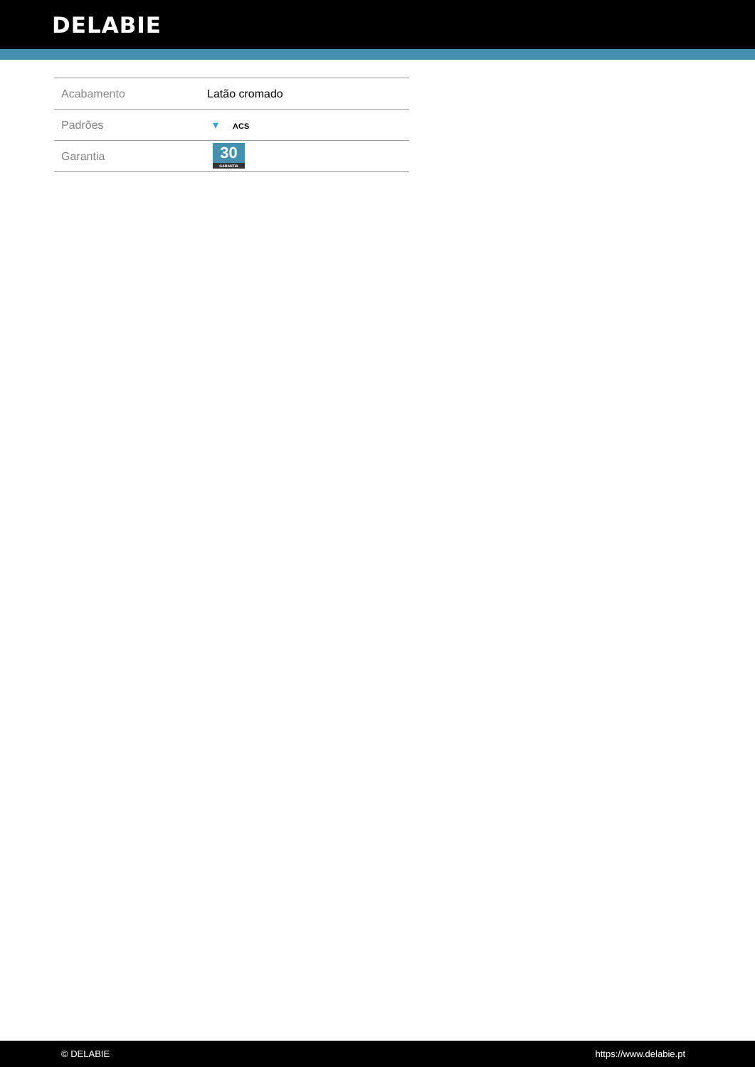DELABIE
| Acabamento | Latão cromado |
| Padrões | ▾ ACS |
| Garantia | 30 GARANTIA |
© DELABIE https://www.delabie.pt